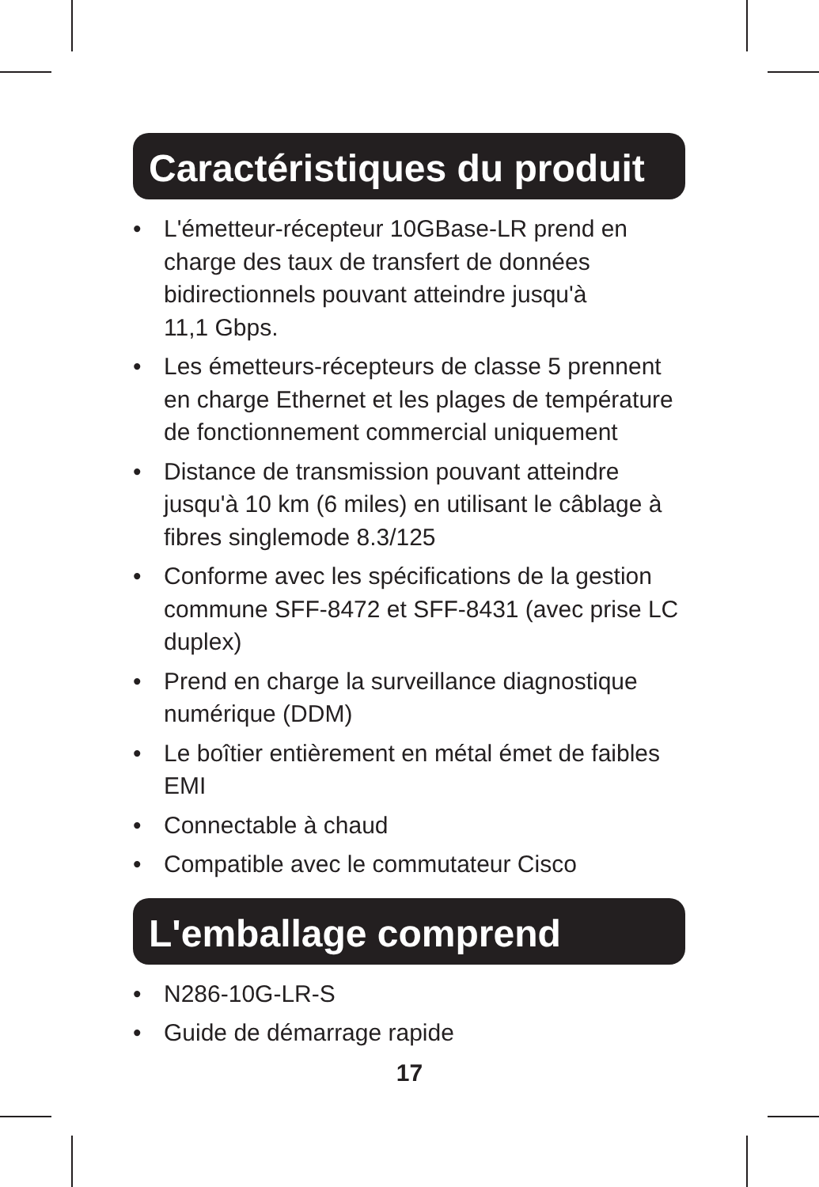Caractéristiques du produit
• L'émetteur-récepteur 10GBase-LR prend en charge des taux de transfert de données bidirectionnels pouvant atteindre jusqu'à
11,1 Gbps.
• Les émetteurs-récepteurs de classe 5 prennent en charge Ethernet et les plages de température de fonctionnement commercial uniquement
• Distance de transmission pouvant atteindre jusqu'à 10 km (6 miles) en utilisant le câblage à fibres singlemode 8.3/125
• Conforme avec les spécifications de la gestion commune SFF-8472 et SFF-8431 (avec prise LC duplex)
• Prend en charge la surveillance diagnostique numérique (DDM)
• Le boîtier entièrement en métal émet de faibles EMI
• Connectable à chaud
• Compatible avec le commutateur Cisco
L'emballage comprend
• N286-10G-LR-S
• Guide de démarrage rapide
17